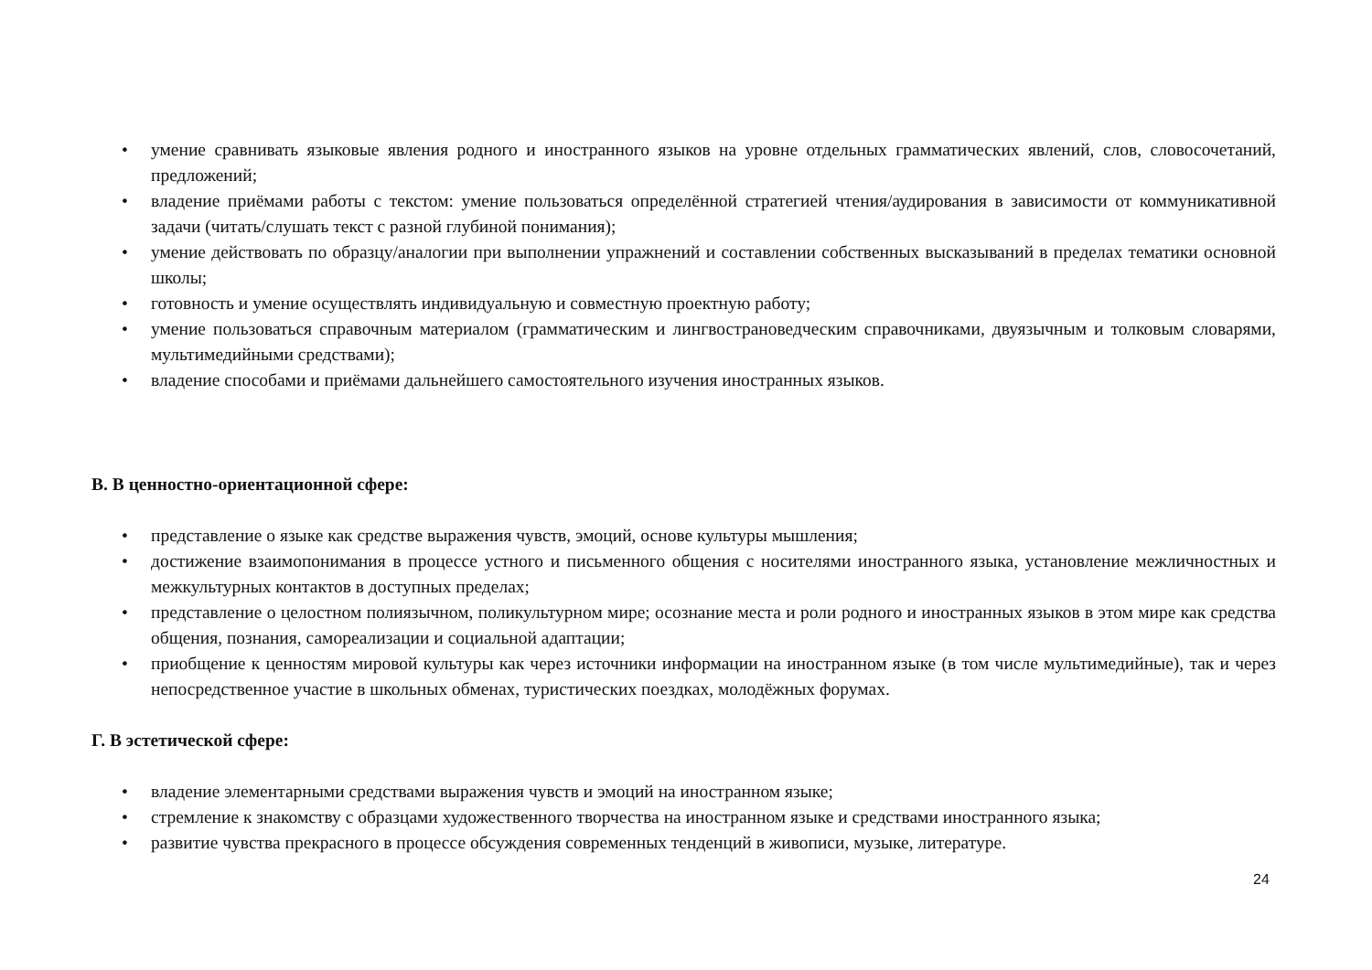• умение сравнивать языковые явления родного и иностранного языков на уровне отдельных грамматических явлений, слов, словосочетаний, предложений;
• владение приёмами работы с текстом: умение пользоваться определённой стратегией чтения/аудирования в зависимости от коммуникативной задачи (читать/слушать текст с разной глубиной понимания);
• умение действовать по образцу/аналогии при выполнении упражнений и составлении собственных высказываний в пределах тематики основной школы;
• готовность и умение осуществлять индивидуальную и совместную проектную работу;
• умение пользоваться справочным материалом (грамматическим и лингвострановедческим справочниками, двуязычным и толковым словарями, мультимедийными средствами);
• владение способами и приёмами дальнейшего самостоятельного изучения иностранных языков.
В. В ценностно-ориентационной сфере:
• представление о языке как средстве выражения чувств, эмоций, основе культуры мышления;
• достижение взаимопонимания в процессе устного и письменного общения с носителями иностранного языка, установление межличностных и межкультурных контактов в доступных пределах;
• представление о целостном полиязычном, поликультурном мире; осознание места и роли родного и иностранных языков в этом мире как средства общения, познания, самореализации и социальной адаптации;
• приобщение к ценностям мировой культуры как через источники информации на иностранном языке (в том числе мультимедийные), так и через непосредственное участие в школьных обменах, туристических поездках, молодёжных форумах.
Г. В эстетической сфере:
• владение элементарными средствами выражения чувств и эмоций на иностранном языке;
• стремление к знакомству с образцами художественного творчества на иностранном языке и средствами иностранного языка;
• развитие чувства прекрасного в процессе обсуждения современных тенденций в живописи, музыке, литературе.
24